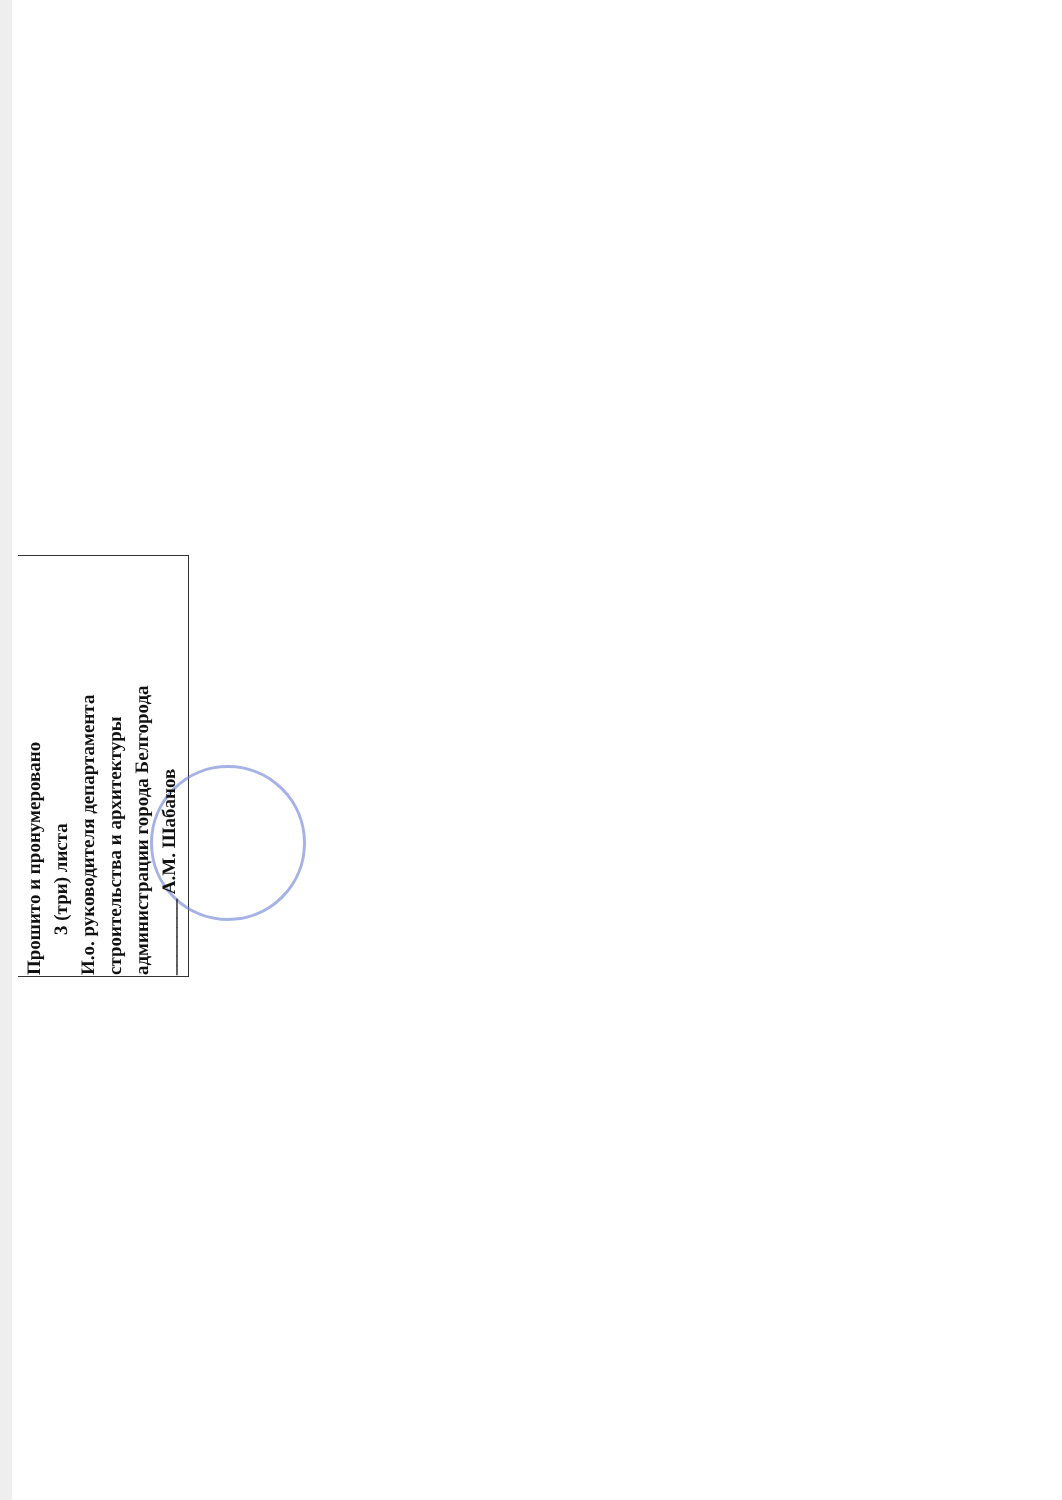Прошито и пронумеровано
3 (три) листа
И.о. руководителя департамента
строительства и архитектуры
администрации города Белгорода
________ А.М. Шабанов